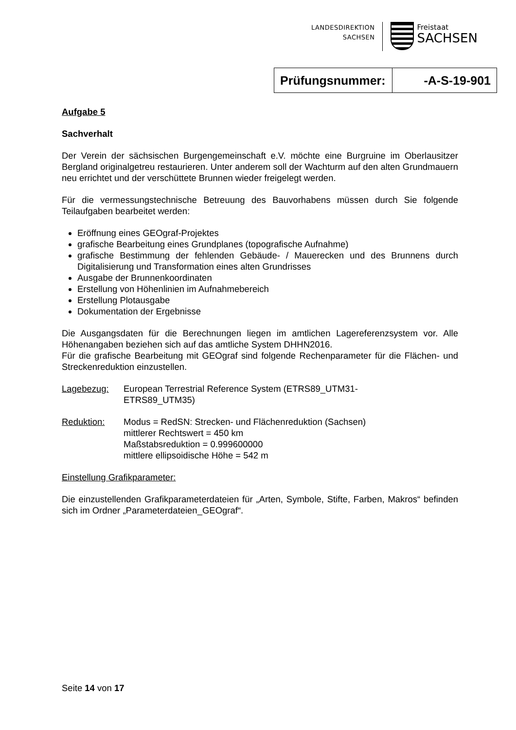LANDESDIREKTION
SACHSEN
Freistaat
SACHSEN
| Prüfungsnummer: | -A-S-19-901 |
Aufgabe 5
Sachverhalt
Der Verein der sächsischen Burgengemeinschaft e.V. möchte eine Burgruine im Oberlausitzer Bergland originalgetreu restaurieren. Unter anderem soll der Wachturm auf den alten Grundmauern neu errichtet und der verschüttete Brunnen wieder freigelegt werden.
Für die vermessungstechnische Betreuung des Bauvorhabens müssen durch Sie folgende Teilaufgaben bearbeitet werden:
Eröffnung eines GEOgraf-Projektes
grafische Bearbeitung eines Grundplanes (topografische Aufnahme)
grafische Bestimmung der fehlenden Gebäude- / Mauerecken und des Brunnens durch Digitalisierung und Transformation eines alten Grundrisses
Ausgabe der Brunnenkoordinaten
Erstellung von Höhenlinien im Aufnahmebereich
Erstellung Plotausgabe
Dokumentation der Ergebnisse
Die Ausgangsdaten für die Berechnungen liegen im amtlichen Lagereferenzsystem vor. Alle Höhenangaben beziehen sich auf das amtliche System DHHN2016.
Für die grafische Bearbeitung mit GEOgraf sind folgende Rechenparameter für die Flächen- und Streckenreduktion einzustellen.
Lagebezug: European Terrestrial Reference System (ETRS89_UTM31-
ETRS89_UTM35)
Reduktion: Modus = RedSN: Strecken- und Flächenreduktion (Sachsen)
mittlerer Rechtswert = 450 km
Maßstabsreduktion = 0.999600000
mittlere ellipsoidische Höhe = 542 m
Einstellung Grafikparameter:
Die einzustellenden Grafikparameterdateien für „Arten, Symbole, Stifte, Farben, Makros“ befinden sich im Ordner „Parameterdateien_GEOgraf“.
Seite 14 von 17